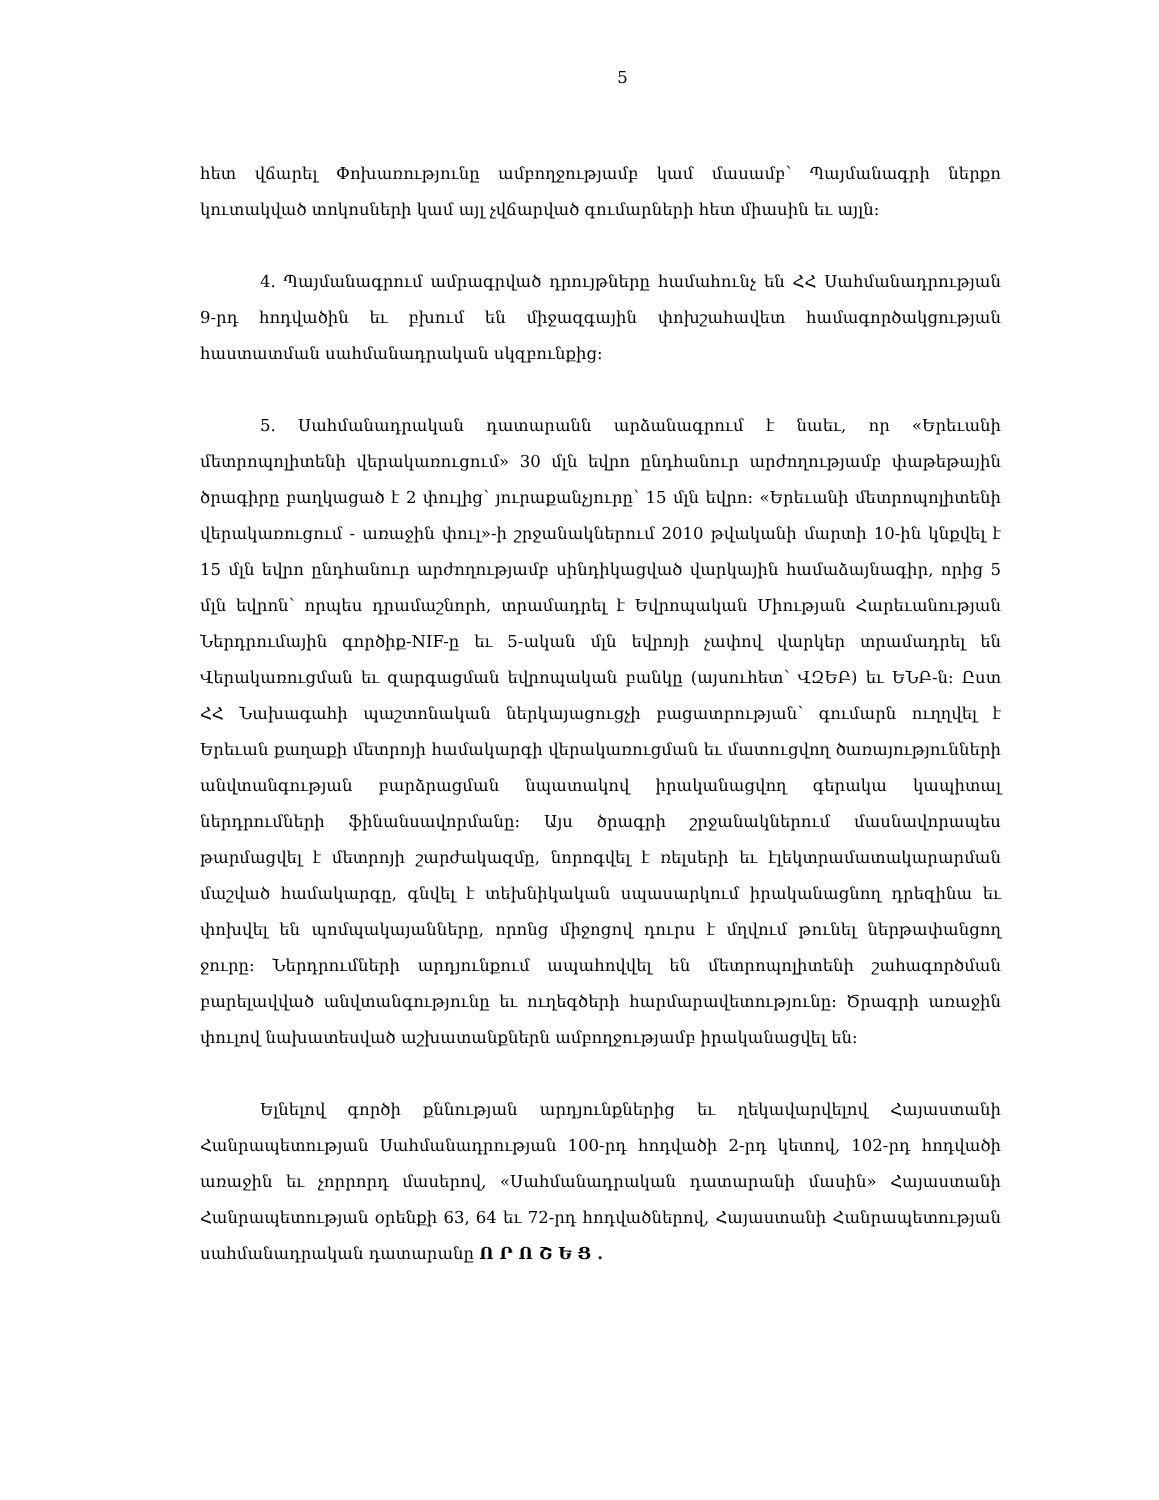5
հետ վճարել Փոխառությունը ամբողջությամբ կամ մասամբ՝ Պայմանագրի ներքո կուտակված տոկոսների կամ այլ չվճարված գումարների հետ միասին եւ այլն:
4. Պայմանագրում ամրագրված դրույթները համահունչ են ՀՀ Սահմանադրության 9-րդ հոդվածին եւ բխում են միջազգային փոխշահավետ համագործակցության հաստատման սահմանադրական սկզբունքից:
5. Սահմանադրական դատարանն արձանագրում է նաեւ, որ «Երեւանի մետրոպոլիտենի վերակառուցում» 30 մլն եվրո ընդհանուր արժողությամբ փաթեթային ծրագիրը բաղկացած է 2 փուլից՝ յուրաքանչյուրը՝ 15 մլն եվրո: «Երեւանի մետրոպոլիտենի վերակառուցում - առաջին փուլ»-ի շրջանակներում 2010 թվականի մարտի 10-ին կնքվել է 15 մլն եվրո ընդհանուր արժողությամբ սինդիկացված վարկային համաձայնագիր, որից 5 մլն եվրոն՝ որպես դրամաշնորհ, տրամադրել է Եվրոպական Միության Հարեւանության Ներդրումային գործիք-NIF-ը եւ 5-ական մլն եվրոյի չափով վարկեր տրամադրել են Վերակառուցման եւ զարգացման եվրոպական բանկը (այսուհետ՝ ՎԶԵԲ) եւ ԵՆԲ-ն: Ըստ ՀՀ Նախագահի պաշտոնական ներկայացուցչի բացատրության՝ գումարն ուղղվել է Երեւան քաղաքի մետրոյի համակարգի վերակառուցման եւ մատուցվող ծառայությունների անվտանգության բարձրացման նպատակով իրականացվող գերակա կապիտալ ներդրումների ֆինանսավորմանը: Այս ծրագրի շրջանակներում մասնավորապես թարմացվել է մետրոյի շարժակազմը, նորոգվել է ռելսերի եւ էլեկտրամատակարարման մաշված համակարգը, գնվել է տեխնիկական սպասարկում իրականացնող դրեզինա եւ փոխվել են պոմպակայանները, որոնց միջոցով դուրս է մղվում թունել ներթափանցող ջուրը: Ներդրումների արդյունքում ապահովվել են մետրոպոլիտենի շահագործման բարելավված անվտանգությունը եւ ուղեգծերի հարմարավետությունը: Ծրագրի առաջին փուլով նախատեսված աշխատանքներն ամբողջությամբ իրականացվել են:
Ելնելով գործի քննության արդյունքներից եւ ղեկավարվելով Հայաստանի Հանրապետության Սահմանադրության 100-րդ հոդվածի 2-րդ կետով, 102-րդ հոդվածի առաջին եւ չորրորդ մասերով, «Սահմանադրական դատարանի մասին» Հայաստանի Հանրապետության օրենքի 63, 64 եւ 72-րդ հոդվածներով, Հայաստանի Հանրապետության սահմանադրական դատարանը Ո Ր Ո Շ Ե Ց .